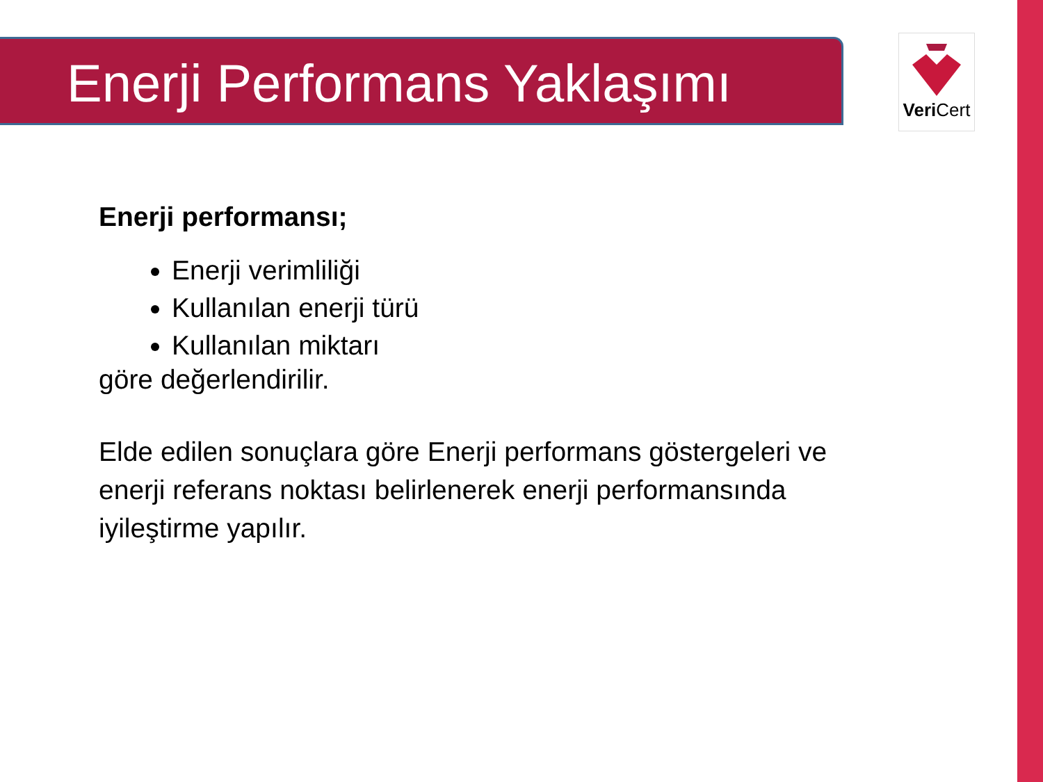Enerji Performans Yaklaşımı Veri Cert
Enerji performansı;
Enerji verimliliği
Kullanılan enerji türü
Kullanılan miktarı
göre değerlendirilir.
Elde edilen sonuçlara göre Enerji performans göstergeleri ve
enerji referans noktası belirlenerek enerji performansında
iyileştirme yapılır.